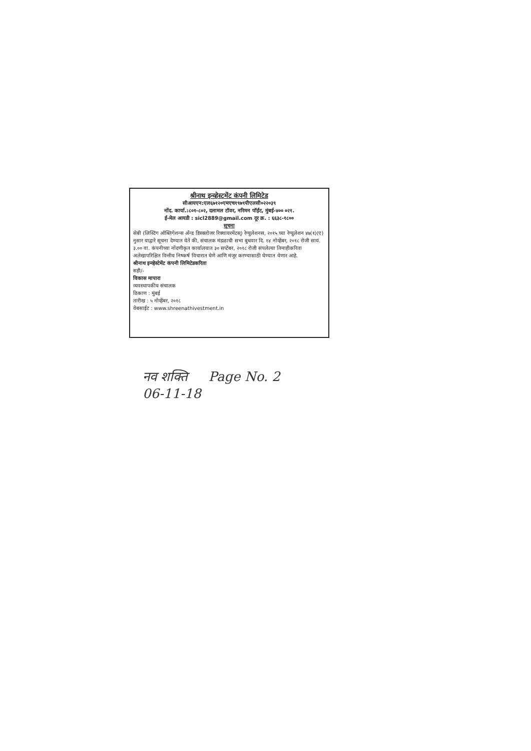श्रीनाथ इन्व्हेस्टमेंट कंपनी लिमिटेड
सीआयएन:एल६७१२०एमएच१९७९पीएलसी०२२०३९
नोंद. कार्या.:८०१-८०२, दलामल टॉवर, नरिमन पॉईंट, मुंबई-४०० ०२१.
ई-मेल आयडी : sicl2889@gmail.com दूर क्र. : ६६३८-१८००
सूचना
सेबी (लिस्टिंग ऑब्लिगेशन्स अँन्ड डिस्क्लोजर रिक्वायरमेंटस्) रेग्युलेशनस, २०१५ च्या रेग्युलेशन ४७(१)(ए) नुसार याद्वारे सूचना देण्यात येते की, संचालक मंडळाची सभा बुधवार दि. १४ नोव्हेंबर, २०१८ रोजी सायं. ३.०० वा. कंपनीच्या नोंदणीकृत कार्यालयात ३० सप्टेंबर, २०१८ रोजी संपलेल्या तिमाहीकरिता अलेखापरिक्षित वित्तीय निष्कर्ष विचारात घेणे आणि मंजूर करण्यासाठी घेण्यात येणार आहे.
श्रीनाथ इन्व्हेस्टेमेंट कंपनी लिमिटेडकरिता
सही/-
विकास मापारा
व्यवस्थापकीय संचालक
ठिकाण : मुंबई
तारीख : ५ नोव्हेंबर, २०१८
वेबसाईट : www.shreenathivestment.in
नव शक्ति Page No. 2
06-11-18